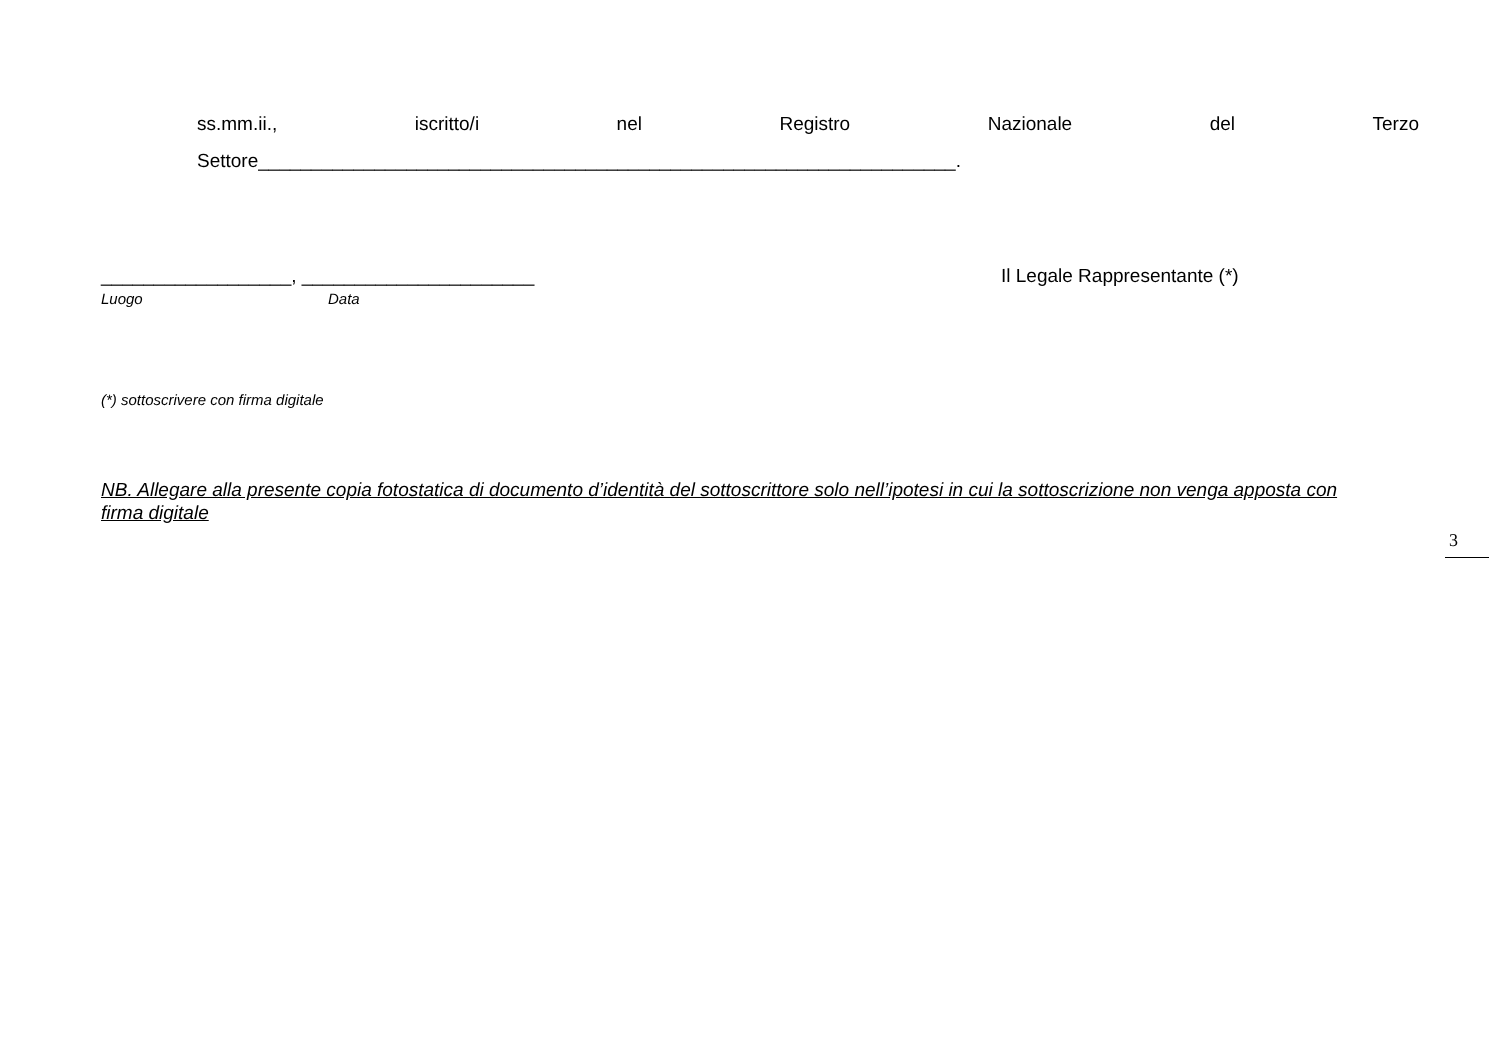ss.mm.ii., iscritto/i nel Registro Nazionale del Terzo
Settore__________________________________________________________________.
__________________, ______________________
Luogo Data
Il Legale Rappresentante (*)
(*) sottoscrivere con firma digitale
NB. Allegare alla presente copia fotostatica di documento d’identità del sottoscrittore solo nell’ipotesi in cui la sottoscrizione non venga apposta con firma digitale
3